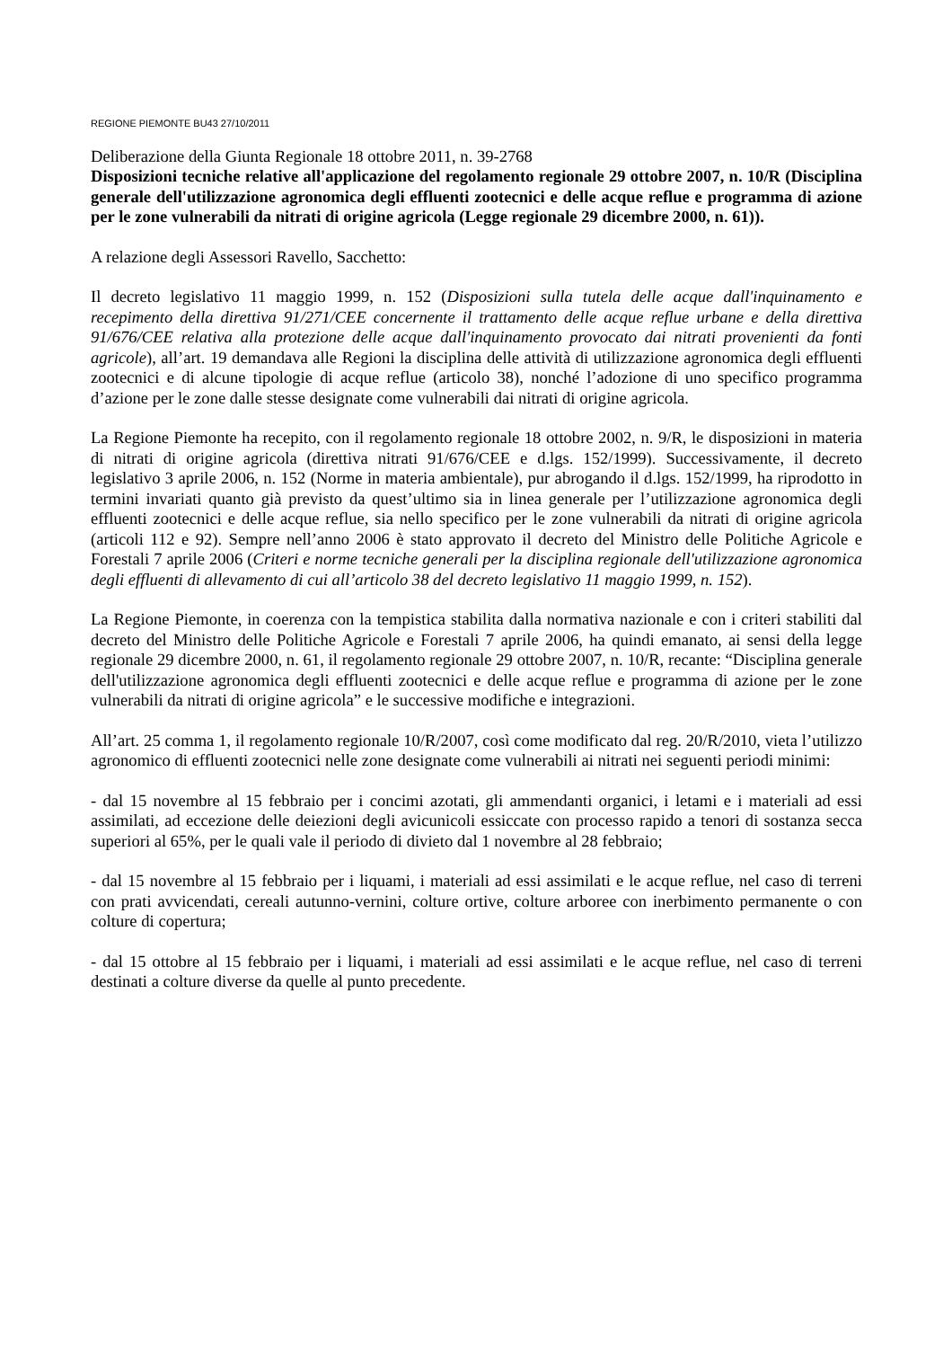REGIONE PIEMONTE BU43 27/10/2011
Deliberazione della Giunta Regionale 18 ottobre 2011, n. 39-2768
Disposizioni tecniche relative all'applicazione del regolamento regionale 29 ottobre 2007, n. 10/R (Disciplina generale dell'utilizzazione agronomica degli effluenti zootecnici e delle acque reflue e programma di azione per le zone vulnerabili da nitrati di origine agricola (Legge regionale 29 dicembre 2000, n. 61)).
A relazione degli Assessori Ravello, Sacchetto:
Il decreto legislativo 11 maggio 1999, n. 152 (Disposizioni sulla tutela delle acque dall'inquinamento e recepimento della direttiva 91/271/CEE concernente il trattamento delle acque reflue urbane e della direttiva 91/676/CEE relativa alla protezione delle acque dall'inquinamento provocato dai nitrati provenienti da fonti agricole), all’art. 19 demandava alle Regioni la disciplina delle attività di utilizzazione agronomica degli effluenti zootecnici e di alcune tipologie di acque reflue (articolo 38), nonché l’adozione di uno specifico programma d’azione per le zone dalle stesse designate come vulnerabili dai nitrati di origine agricola.
La Regione Piemonte ha recepito, con il regolamento regionale 18 ottobre 2002, n. 9/R, le disposizioni in materia di nitrati di origine agricola (direttiva nitrati 91/676/CEE e d.lgs. 152/1999). Successivamente, il decreto legislativo 3 aprile 2006, n. 152 (Norme in materia ambientale), pur abrogando il d.lgs. 152/1999, ha riprodotto in termini invariati quanto già previsto da quest’ultimo sia in linea generale per l’utilizzazione agronomica degli effluenti zootecnici e delle acque reflue, sia nello specifico per le zone vulnerabili da nitrati di origine agricola (articoli 112 e 92). Sempre nell’anno 2006 è stato approvato il decreto del Ministro delle Politiche Agricole e Forestali 7 aprile 2006 (Criteri e norme tecniche generali per la disciplina regionale dell'utilizzazione agronomica degli effluenti di allevamento di cui all’articolo 38 del decreto legislativo 11 maggio 1999, n. 152).
La Regione Piemonte, in coerenza con la tempistica stabilita dalla normativa nazionale e con i criteri stabiliti dal decreto del Ministro delle Politiche Agricole e Forestali 7 aprile 2006, ha quindi emanato, ai sensi della legge regionale 29 dicembre 2000, n. 61, il regolamento regionale 29 ottobre 2007, n. 10/R, recante: “Disciplina generale dell'utilizzazione agronomica degli effluenti zootecnici e delle acque reflue e programma di azione per le zone vulnerabili da nitrati di origine agricola” e le successive modifiche e integrazioni.
All’art. 25 comma 1, il regolamento regionale 10/R/2007, così come modificato dal reg. 20/R/2010, vieta l’utilizzo agronomico di effluenti zootecnici nelle zone designate come vulnerabili ai nitrati nei seguenti periodi minimi:
- dal 15 novembre al 15 febbraio per i concimi azotati, gli ammendanti organici, i letami e i materiali ad essi assimilati, ad eccezione delle deiezioni degli avicunicoli essiccate con processo rapido a tenori di sostanza secca superiori al 65%, per le quali vale il periodo di divieto dal 1 novembre al 28 febbraio;
- dal 15 novembre al 15 febbraio per i liquami, i materiali ad essi assimilati e le acque reflue, nel caso di terreni con prati avvicendati, cereali autunno-vernini, colture ortive, colture arboree con inerbimento permanente o con colture di copertura;
- dal 15 ottobre al 15 febbraio per i liquami, i materiali ad essi assimilati e le acque reflue, nel caso di terreni destinati a colture diverse da quelle al punto precedente.